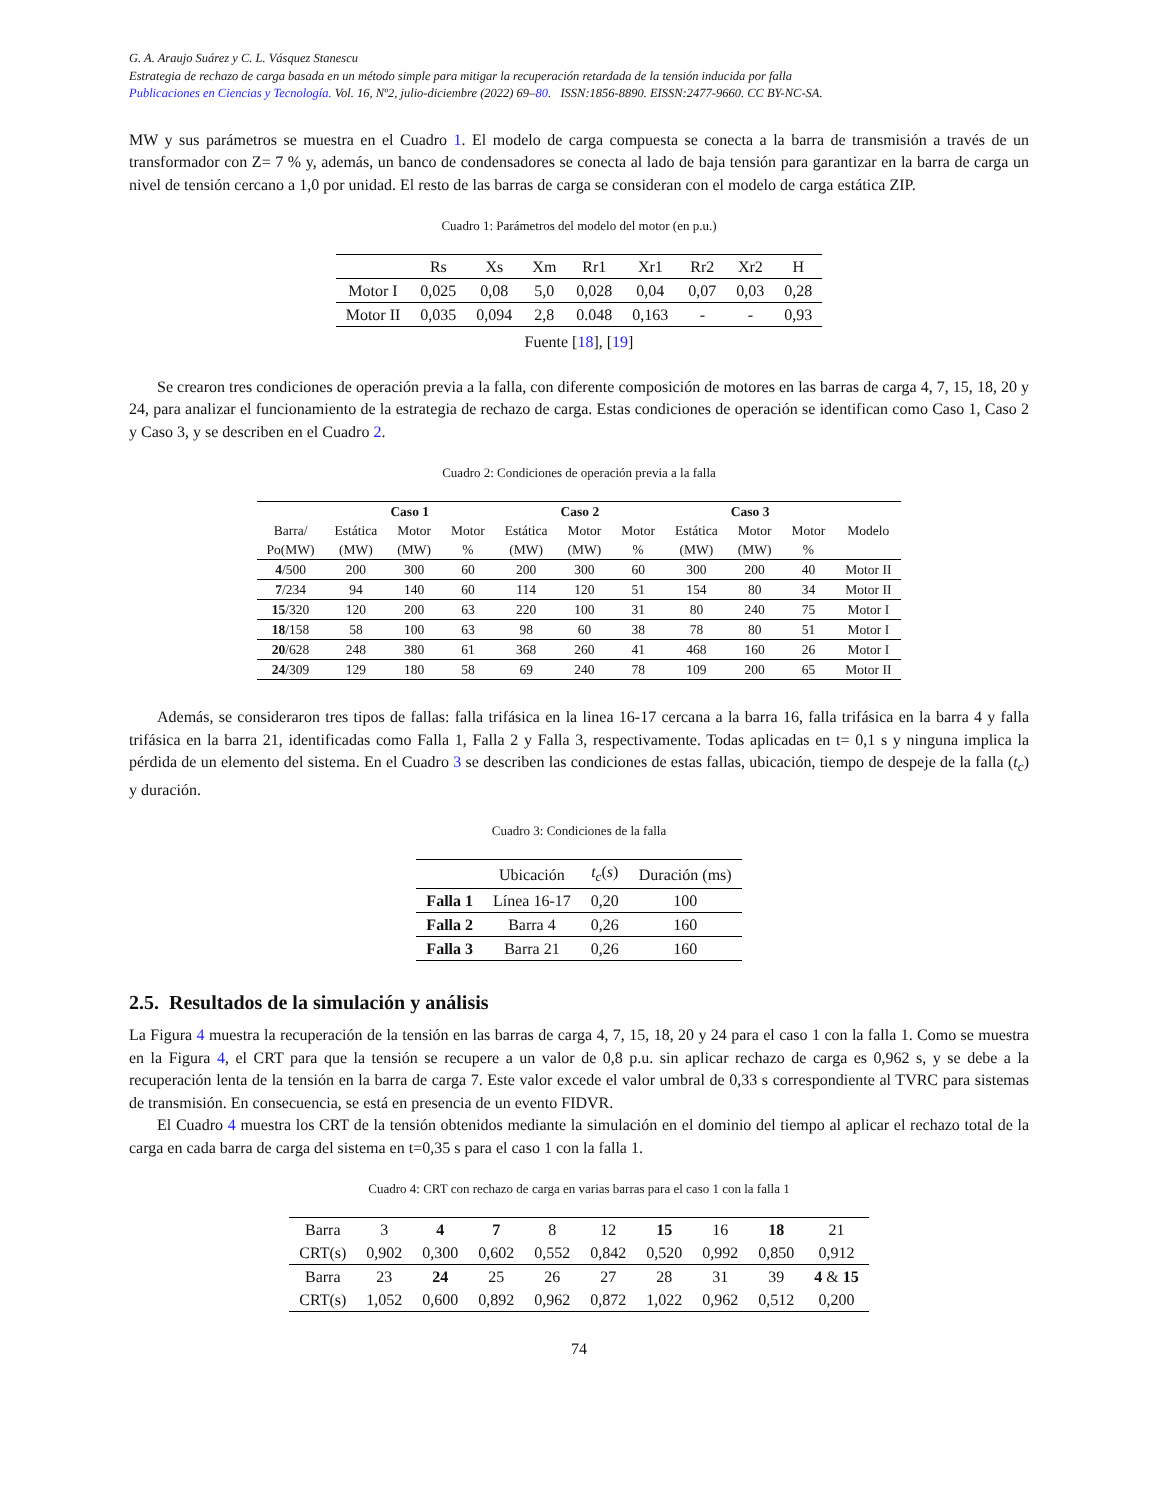G. A. Araujo Suárez y C. L. Vásquez Stanescu
Estrategia de rechazo de carga basada en un método simple para mitigar la recuperación retardada de la tensión inducida por falla
Publicaciones en Ciencias y Tecnología. Vol. 16, Nº2, julio-diciembre (2022) 69–80. ISSN:1856-8890. EISSN:2477-9660. CC BY-NC-SA.
MW y sus parámetros se muestra en el Cuadro 1. El modelo de carga compuesta se conecta a la barra de transmisión a través de un transformador con Z= 7 % y, además, un banco de condensadores se conecta al lado de baja tensión para garantizar en la barra de carga un nivel de tensión cercano a 1,0 por unidad. El resto de las barras de carga se consideran con el modelo de carga estática ZIP.
Cuadro 1: Parámetros del modelo del motor (en p.u.)
| | Rs | Xs | Xm | Rr1 | Xr1 | Rr2 | Xr2 | H |
| --- | --- | --- | --- | --- | --- | --- | --- | --- |
| Motor I | 0,025 | 0,08 | 5,0 | 0,028 | 0,04 | 0,07 | 0,03 | 0,28 |
| Motor II | 0,035 | 0,094 | 2,8 | 0.048 | 0,163 | - | - | 0,93 |
Fuente [18], [19]
Se crearon tres condiciones de operación previa a la falla, con diferente composición de motores en las barras de carga 4, 7, 15, 18, 20 y 24, para analizar el funcionamiento de la estrategia de rechazo de carga. Estas condiciones de operación se identifican como Caso 1, Caso 2 y Caso 3, y se describen en el Cuadro 2.
Cuadro 2: Condiciones de operación previa a la falla
| | Caso 1 | | | Caso 2 | | | Caso 3 | | | |
| --- | --- | --- | --- | --- | --- | --- | --- | --- | --- | --- |
| Barra/ | Estática | Motor | Motor | Estática | Motor | Motor | Estática | Motor | Motor | Modelo |
| Po(MW) | (MW) | (MW) | % | (MW) | (MW) | % | (MW) | (MW) | % | |
| 4 /500 | 200 | 300 | 60 | 200 | 300 | 60 | 300 | 200 | 40 | Motor II |
| 7 /234 | 94 | 140 | 60 | 114 | 120 | 51 | 154 | 80 | 34 | Motor II |
| 15 /320 | 120 | 200 | 63 | 220 | 100 | 31 | 80 | 240 | 75 | Motor I |
| 18 /158 | 58 | 100 | 63 | 98 | 60 | 38 | 78 | 80 | 51 | Motor I |
| 20 /628 | 248 | 380 | 61 | 368 | 260 | 41 | 468 | 160 | 26 | Motor I |
| 24 /309 | 129 | 180 | 58 | 69 | 240 | 78 | 109 | 200 | 65 | Motor II |
Además, se consideraron tres tipos de fallas: falla trifásica en la linea 16-17 cercana a la barra 16, falla trifásica en la barra 4 y falla trifásica en la barra 21, identificadas como Falla 1, Falla 2 y Falla 3, respectivamente. Todas aplicadas en t= 0,1 s y ninguna implica la pérdida de un elemento del sistema. En el Cuadro 3 se describen las condiciones de estas fallas, ubicación, tiempo de despeje de la falla (t<sub>c</sub>) y duración.
Cuadro 3: Condiciones de la falla
| | Ubicación | t<sub>c</sub> ( s ) | Duración (ms) |
| --- | --- | --- | --- |
| Falla 1 | Línea 16-17 | 0,20 | 100 |
| Falla 2 | Barra 4 | 0,26 | 160 |
| Falla 3 | Barra 21 | 0,26 | 160 |
2.5. Resultados de la simulación y análisis
La Figura 4 muestra la recuperación de la tensión en las barras de carga 4, 7, 15, 18, 20 y 24 para el caso 1 con la falla 1. Como se muestra en la Figura 4, el CRT para que la tensión se recupere a un valor de 0,8 p.u. sin aplicar rechazo de carga es 0,962 s, y se debe a la recuperación lenta de la tensión en la barra de carga 7. Este valor excede el valor umbral de 0,33 s correspondiente al TVRC para sistemas de transmisión. En consecuencia, se está en presencia de un evento FIDVR.
El Cuadro 4 muestra los CRT de la tensión obtenidos mediante la simulación en el dominio del tiempo al aplicar el rechazo total de la carga en cada barra de carga del sistema en t=0,35 s para el caso 1 con la falla 1.
Cuadro 4: CRT con rechazo de carga en varias barras para el caso 1 con la falla 1
| Barra | 3 | 4 | 7 | 8 | 12 | 15 | 16 | 18 | 21 |
| CRT(s) | 0,902 | 0,300 | 0,602 | 0,552 | 0,842 | 0,520 | 0,992 | 0,850 | 0,912 |
| Barra | 23 | 24 | 25 | 26 | 27 | 28 | 31 | 39 | 4 & 15 |
| CRT(s) | 1,052 | 0,600 | 0,892 | 0,962 | 0,872 | 1,022 | 0,962 | 0,512 | 0,200 |
74